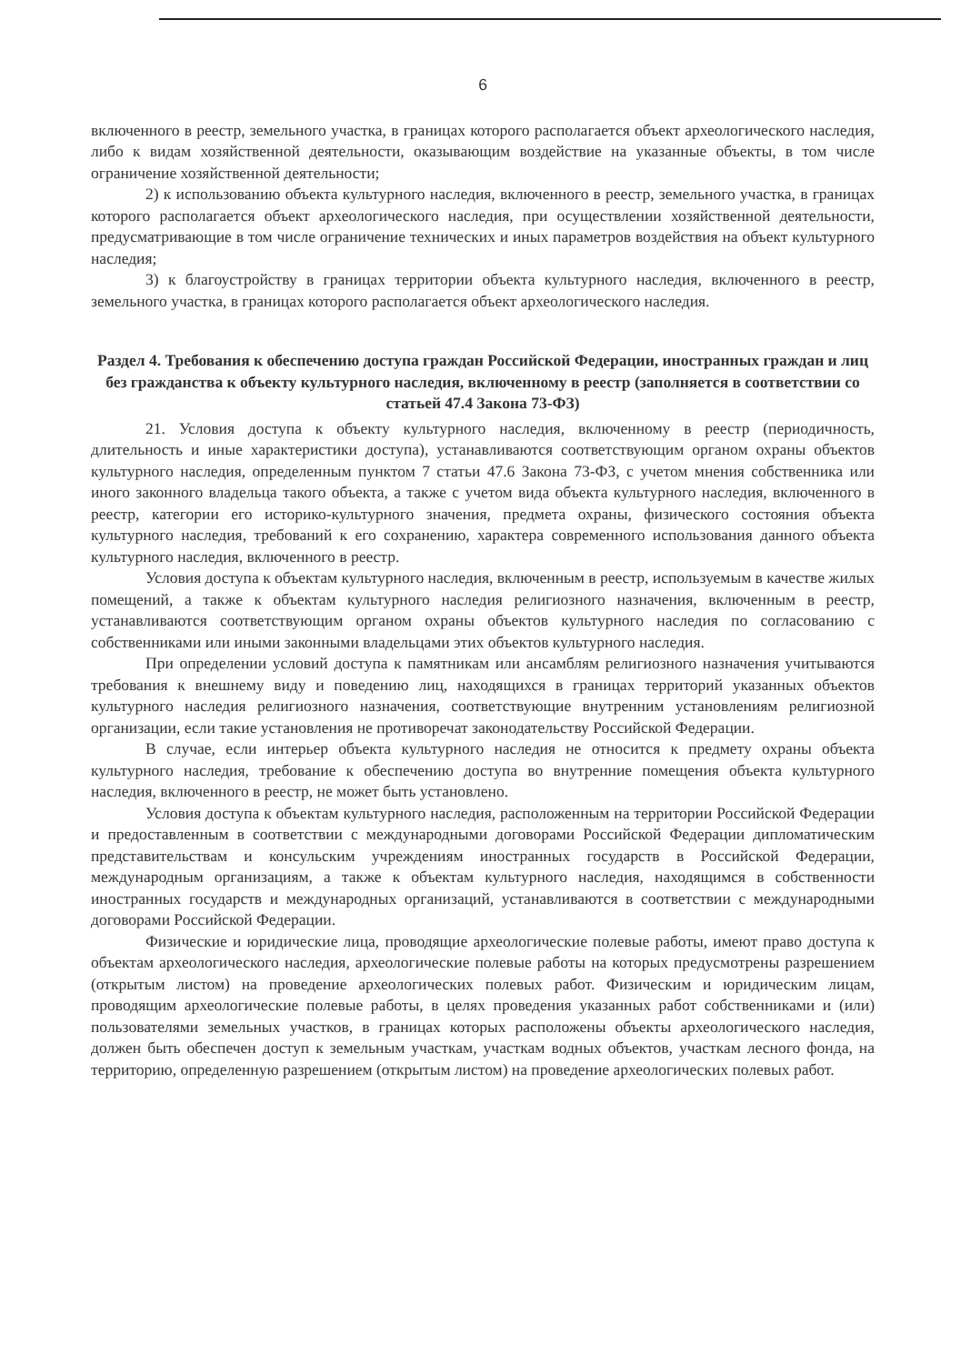6
включенного в реестр, земельного участка, в границах которого располагается объект археологического наследия, либо к видам хозяйственной деятельности, оказывающим воздействие на указанные объекты, в том числе ограничение хозяйственной деятельности;
2) к использованию объекта культурного наследия, включенного в реестр, земельного участка, в границах которого располагается объект археологического наследия, при осуществлении хозяйственной деятельности, предусматривающие в том числе ограничение технических и иных параметров воздействия на объект культурного наследия;
3) к благоустройству в границах территории объекта культурного наследия, включенного в реестр, земельного участка, в границах которого располагается объект археологического наследия.
Раздел 4. Требования к обеспечению доступа граждан Российской Федерации, иностранных граждан и лиц без гражданства к объекту культурного наследия, включенному в реестр (заполняется в соответствии со статьей 47.4 Закона 73-ФЗ)
21. Условия доступа к объекту культурного наследия, включенному в реестр (периодичность, длительность и иные характеристики доступа), устанавливаются соответствующим органом охраны объектов культурного наследия, определенным пунктом 7 статьи 47.6 Закона 73-ФЗ, с учетом мнения собственника или иного законного владельца такого объекта, а также с учетом вида объекта культурного наследия, включенного в реестр, категории его историко-культурного значения, предмета охраны, физического состояния объекта культурного наследия, требований к его сохранению, характера современного использования данного объекта культурного наследия, включенного в реестр.
Условия доступа к объектам культурного наследия, включенным в реестр, используемым в качестве жилых помещений, а также к объектам культурного наследия религиозного назначения, включенным в реестр, устанавливаются соответствующим органом охраны объектов культурного наследия по согласованию с собственниками или иными законными владельцами этих объектов культурного наследия.
При определении условий доступа к памятникам или ансамблям религиозного назначения учитываются требования к внешнему виду и поведению лиц, находящихся в границах территорий указанных объектов культурного наследия религиозного назначения, соответствующие внутренним установлениям религиозной организации, если такие установления не противоречат законодательству Российской Федерации.
В случае, если интерьер объекта культурного наследия не относится к предмету охраны объекта культурного наследия, требование к обеспечению доступа во внутренние помещения объекта культурного наследия, включенного в реестр, не может быть установлено.
Условия доступа к объектам культурного наследия, расположенным на территории Российской Федерации и предоставленным в соответствии с международными договорами Российской Федерации дипломатическим представительствам и консульским учреждениям иностранных государств в Российской Федерации, международным организациям, а также к объектам культурного наследия, находящимся в собственности иностранных государств и международных организаций, устанавливаются в соответствии с международными договорами Российской Федерации.
Физические и юридические лица, проводящие археологические полевые работы, имеют право доступа к объектам археологического наследия, археологические полевые работы на которых предусмотрены разрешением (открытым листом) на проведение археологических полевых работ. Физическим и юридическим лицам, проводящим археологические полевые работы, в целях проведения указанных работ собственниками и (или) пользователями земельных участков, в границах которых расположены объекты археологического наследия, должен быть обеспечен доступ к земельным участкам, участкам водных объектов, участкам лесного фонда, на территорию, определенную разрешением (открытым листом) на проведение археологических полевых работ.